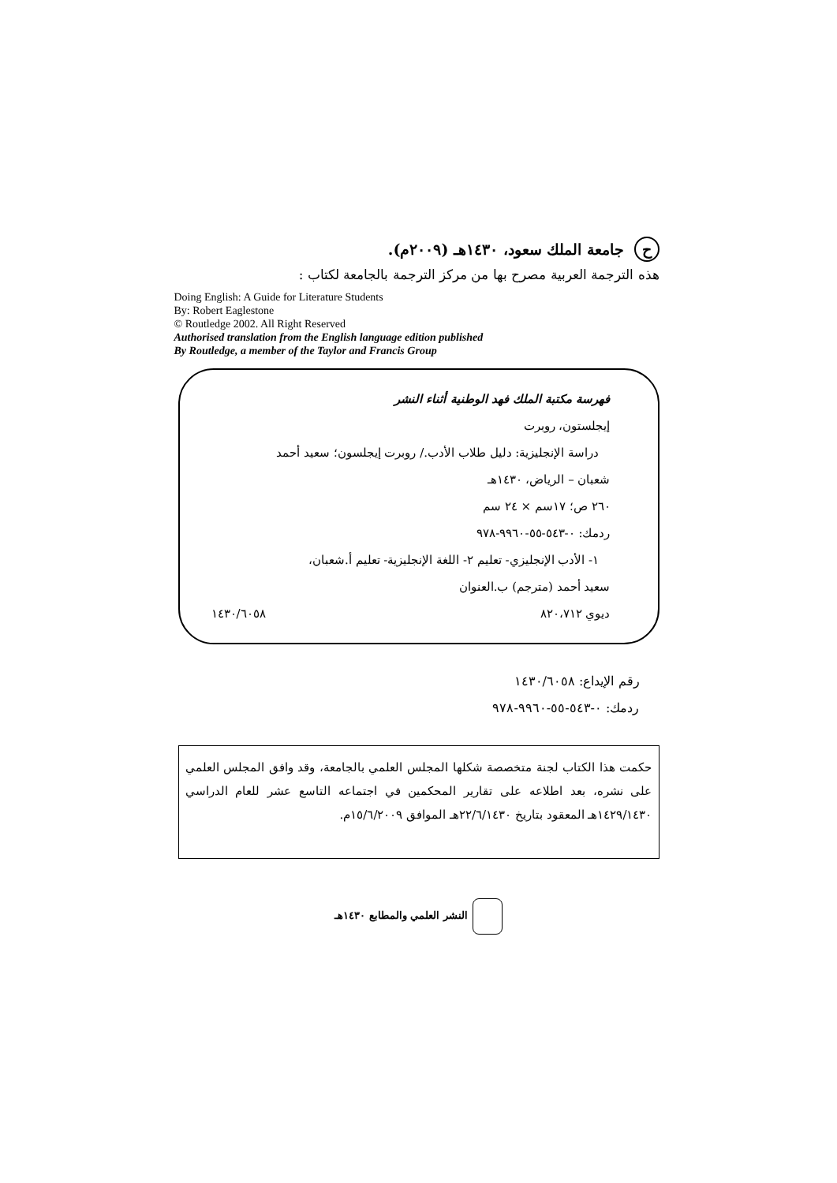ح جامعة الملك سعود، ١٤٣٠هـ (٢٠٠٩م).
هذه الترجمة العربية مصرح بها من مركز الترجمة بالجامعة لكتاب :
Doing English: A Guide for Literature Students
By: Robert Eaglestone
© Routledge 2002. All Right Reserved
Authorised translation from the English language edition published
By Routledge, a member of the Taylor and Francis Group
فهرسة مكتبة الملك فهد الوطنية أثناء النشر
إيجلستون، روبرت
دراسة الإنجليزية: دليل طلاب الأدب./ روبرت إيجلسون؛ سعيد أحمد
شعبان – الرياض، ١٤٣٠هـ
٢٦٠ ص؛ ١٧سم × ٢٤ سم
ردمك: ٠-٥٤٣-٥٥-٩٩٦٠-٩٧٨
١- الأدب الإنجليزي- تعليم ٢- اللغة الإنجليزية- تعليم أ.شعبان،
سعيد أحمد (مترجم) ب.العنوان
ديوي ٨٢٠،٧١٢ ١٤٣٠/٦٠٥٨
رقم الإيداع: ١٤٣٠/٦٠٥٨
ردمك: ٠-٥٤٣-٥٥-٩٩٦٠-٩٧٨
حكمت هذا الكتاب لجنة متخصصة شكلها المجلس العلمي بالجامعة، وقد وافق المجلس العلمي على نشره، بعد اطلاعه على تقارير المحكمين في اجتماعه التاسع عشر للعام الدراسي ١٤٢٩/١٤٣٠هـ المعقود بتاريخ ٢٢/٦/١٤٣٠هـ الموافق ١٥/٦/٢٠٠٩م.
النشر العلمي والمطابع ١٤٣٠هـ